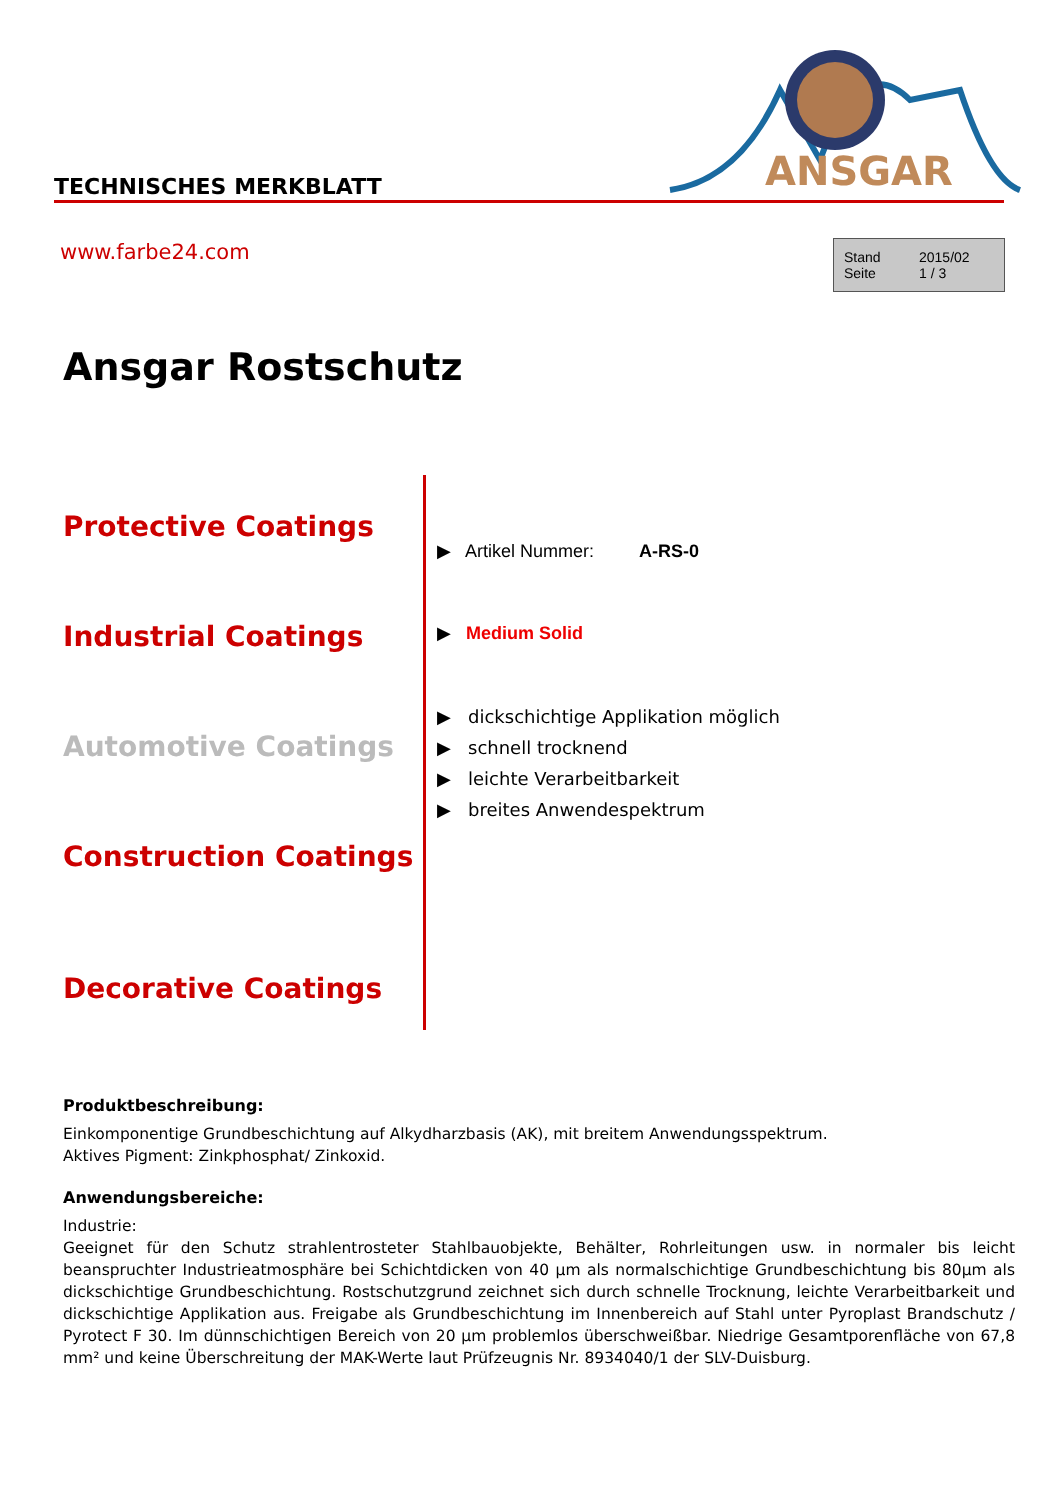ANSGAR
TECHNISCHES MERKBLATT
www.farbe24.com
Stand 2015/02
Seite 1 / 3
Ansgar Rostschutz
Protective Coatings
Industrial Coatings
Automotive Coatings
Construction Coatings
Decorative Coatings
▶ Artikel Nummer: A-RS-0
▶ Medium Solid
▶ dickschichtige Applikation möglich
▶ schnell trocknend
▶ leichte Verarbeitbarkeit
▶ breites Anwendespektrum
Produktbeschreibung:
Einkomponentige Grundbeschichtung auf Alkydharzbasis (AK), mit breitem Anwendungsspektrum.
Aktives Pigment: Zinkphosphat/ Zinkoxid.
Anwendungsbereiche:
Industrie:
Geeignet für den Schutz strahlentrosteter Stahlbauobjekte, Behälter, Rohrleitungen usw. in normaler bis leicht beanspruchter Industrieatmosphäre bei Schichtdicken von 40 µm als normalschichtige Grundbeschichtung bis 80µm als dickschichtige Grundbeschichtung. Rostschutzgrund zeichnet sich durch schnelle Trocknung, leichte Verarbeitbarkeit und dickschichtige Applikation aus. Freigabe als Grundbeschichtung im Innenbereich auf Stahl unter Pyroplast Brandschutz / Pyrotect F 30. Im dünnschichtigen Bereich von 20 µm problemlos überschweißbar. Niedrige Gesamtporenfläche von 67,8 mm² und keine Überschreitung der MAK-Werte laut Prüfzeugnis Nr. 8934040/1 der SLV-Duisburg.